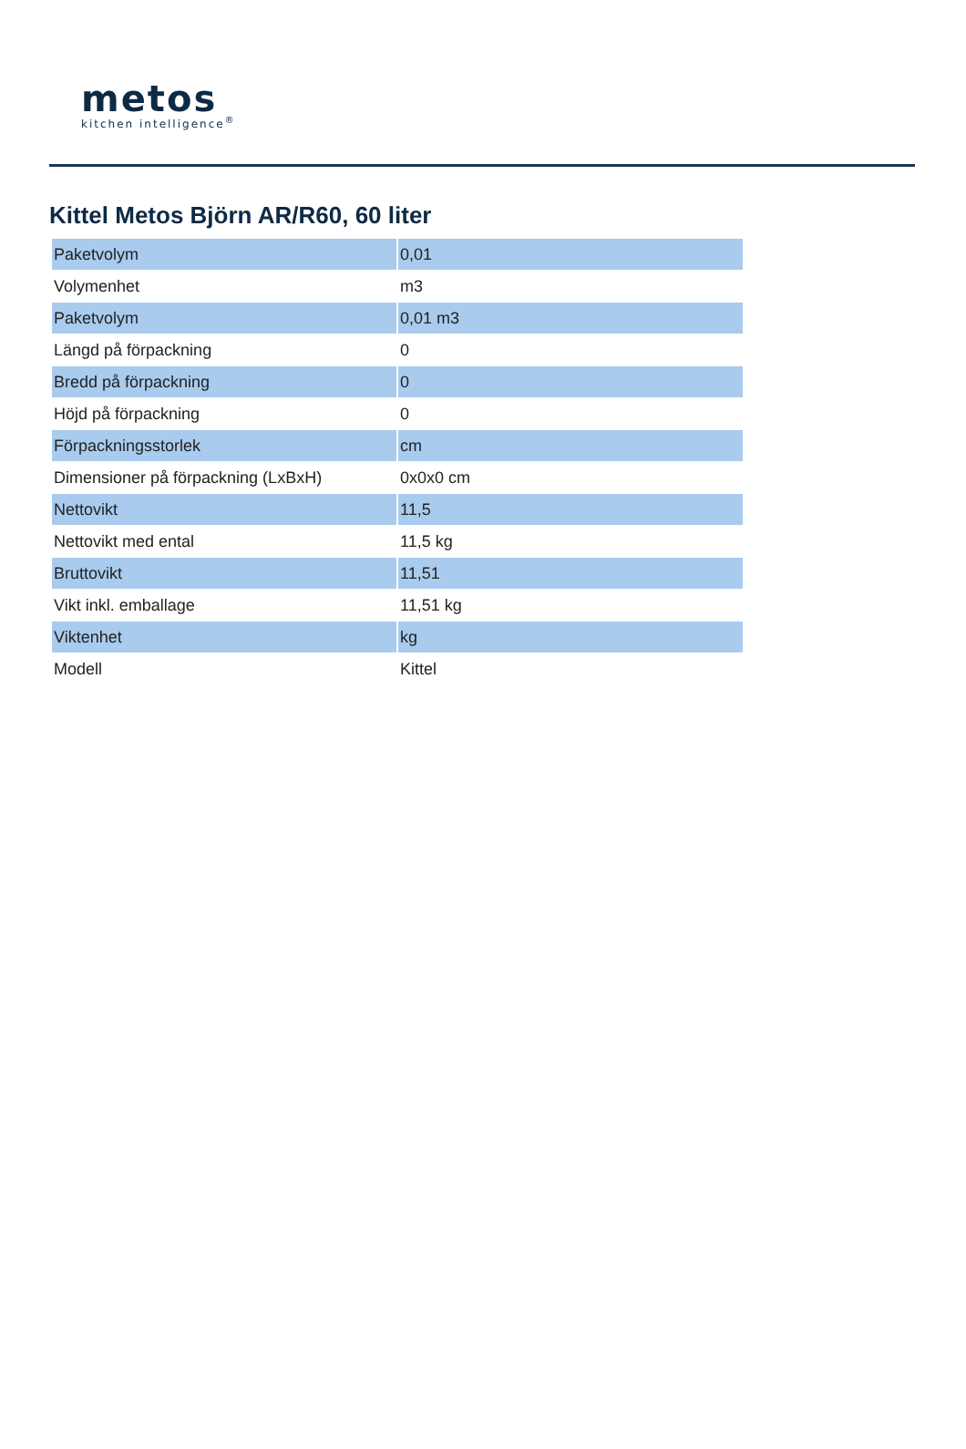metos
kitchen intelligence<sup>®</sup>
Kittel Metos Björn AR/R60, 60 liter
| Paketvolym | 0,01 |
| Volymenhet | m3 |
| Paketvolym | 0,01 m3 |
| Längd på förpackning | 0 |
| Bredd på förpackning | 0 |
| Höjd på förpackning | 0 |
| Förpackningsstorlek | cm |
| Dimensioner på förpackning (LxBxH) | 0x0x0 cm |
| Nettovikt | 11,5 |
| Nettovikt med ental | 11,5 kg |
| Bruttovikt | 11,51 |
| Vikt inkl. emballage | 11,51 kg |
| Viktenhet | kg |
| Modell | Kittel |